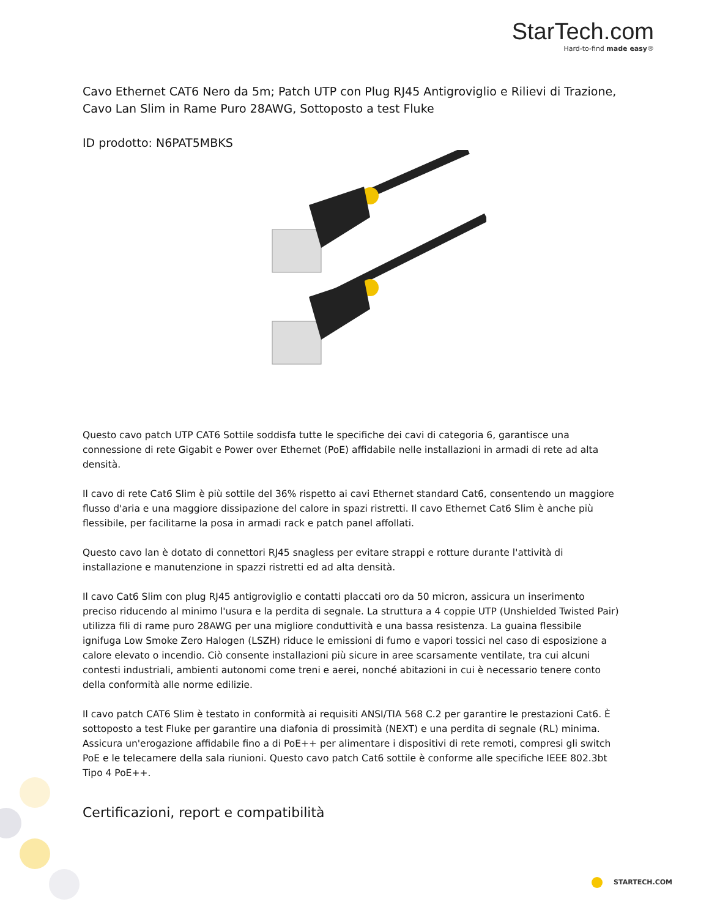StarTech.com
Hard-to-find made easy®
Cavo Ethernet CAT6 Nero da 5m; Patch UTP con Plug RJ45 Antigroviglio e Rilievi di Trazione, Cavo Lan Slim in Rame Puro 28AWG, Sottoposto a test Fluke
ID prodotto: N6PAT5MBKS
Questo cavo patch UTP CAT6 Sottile soddisfa tutte le specifiche dei cavi di categoria 6, garantisce una connessione di rete Gigabit e Power over Ethernet (PoE) affidabile nelle installazioni in armadi di rete ad alta densità.
Il cavo di rete Cat6 Slim è più sottile del 36% rispetto ai cavi Ethernet standard Cat6, consentendo un maggiore flusso d'aria e una maggiore dissipazione del calore in spazi ristretti. Il cavo Ethernet Cat6 Slim è anche più flessibile, per facilitarne la posa in armadi rack e patch panel affollati.
Questo cavo lan è dotato di connettori RJ45 snagless per evitare strappi e rotture durante l'attività di installazione e manutenzione in spazzi ristretti ed ad alta densità.
Il cavo Cat6 Slim con plug RJ45 antigroviglio e contatti placcati oro da 50 micron, assicura un inserimento preciso riducendo al minimo l'usura e la perdita di segnale. La struttura a 4 coppie UTP (Unshielded Twisted Pair) utilizza fili di rame puro 28AWG per una migliore conduttività e una bassa resistenza. La guaina flessibile ignifuga Low Smoke Zero Halogen (LSZH) riduce le emissioni di fumo e vapori tossici nel caso di esposizione a calore elevato o incendio. Ciò consente installazioni più sicure in aree scarsamente ventilate, tra cui alcuni contesti industriali, ambienti autonomi come treni e aerei, nonché abitazioni in cui è necessario tenere conto della conformità alle norme edilizie.
Il cavo patch CAT6 Slim è testato in conformità ai requisiti ANSI/TIA 568 C.2 per garantire le prestazioni Cat6. È sottoposto a test Fluke per garantire una diafonia di prossimità (NEXT) e una perdita di segnale (RL) minima. Assicura un'erogazione affidabile fino a di PoE++ per alimentare i dispositivi di rete remoti, compresi gli switch PoE e le telecamere della sala riunioni. Questo cavo patch Cat6 sottile è conforme alle specifiche IEEE 802.3bt Tipo 4 PoE++.
Certificazioni, report e compatibilità
STARTECH.COM